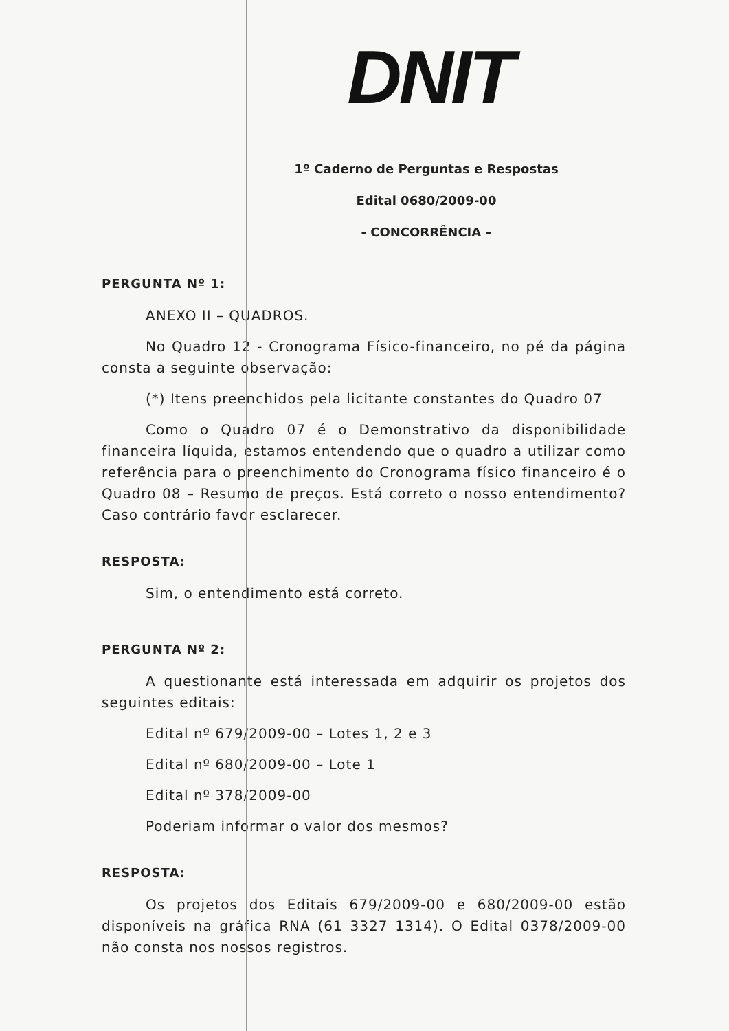DNIT
1º Caderno de Perguntas e Respostas
Edital 0680/2009-00
- CONCORRÊNCIA –
PERGUNTA Nº 1:
ANEXO II – QUADROS.
No Quadro 12 - Cronograma Físico-financeiro, no pé da página consta a seguinte observação:
(*) Itens preenchidos pela licitante constantes do Quadro 07
Como o Quadro 07 é o Demonstrativo da disponibilidade financeira líquida, estamos entendendo que o quadro a utilizar como referência para o preenchimento do Cronograma físico financeiro é o Quadro 08 – Resumo de preços. Está correto o nosso entendimento? Caso contrário favor esclarecer.
RESPOSTA:
Sim, o entendimento está correto.
PERGUNTA Nº 2:
A questionante está interessada em adquirir os projetos dos seguintes editais:
Edital nº 679/2009-00 – Lotes 1, 2 e 3
Edital nº 680/2009-00 – Lote 1
Edital nº 378/2009-00
Poderiam informar o valor dos mesmos?
RESPOSTA:
Os projetos dos Editais 679/2009-00 e 680/2009-00 estão disponíveis na gráfica RNA (61 3327 1314). O Edital 0378/2009-00 não consta nos nossos registros.